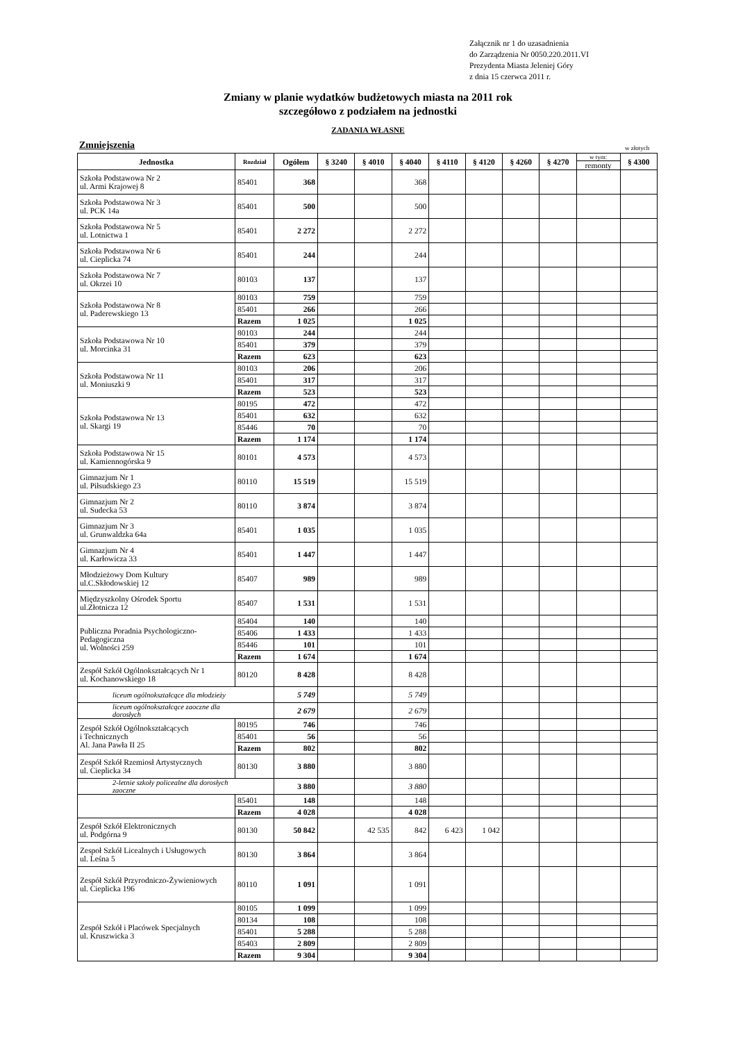Załącznik nr 1 do uzasadnienia
do Zarządzenia Nr 0050.220.2011.VI
Prezydenta Miasta Jeleniej Góry
z dnia 15 czerwca 2011 r.
Zmiany w planie wydatków budżetowych miasta na 2011 rok
szczegółowo z podziałem na jednostki
ZADANIA WŁASNE
Zmniejszenia w złotych
| Jednostka | Rozdział | Ogółem | § 3240 | § 4010 | § 4040 | § 4110 | § 4120 | § 4260 | § 4270 | w tym: | § 4300 |
| | | | | | | | | | | remonty | |
| Szkoła Podstawowa Nr 2 ul. Armi Krajowej 8 | 85401 | 368 | | | 368 | | | | | | |
| Szkoła Podstawowa Nr 3 ul. PCK 14a | 85401 | 500 | | | 500 | | | | | | |
| Szkoła Podstawowa Nr 5 ul. Lotnictwa 1 | 85401 | 2 272 | | | 2 272 | | | | | | |
| Szkoła Podstawowa Nr 6 ul. Cieplicka 74 | 85401 | 244 | | | 244 | | | | | | |
| Szkoła Podstawowa Nr 7 ul. Okrzei 10 | 80103 | 137 | | | 137 | | | | | | |
| Szkoła Podstawowa Nr 8 ul. Paderewskiego 13 | 80103 | 759 | | | 759 | | | | | | |
| | 85401 | 266 | | | 266 | | | | | | |
| | Razem | 1 025 | | | 1 025 | | | | | | |
| Szkoła Podstawowa Nr 10 ul. Morcinka 31 | 80103 | 244 | | | 244 | | | | | | |
| | 85401 | 379 | | | 379 | | | | | | |
| | Razem | 623 | | | 623 | | | | | | |
| Szkoła Podstawowa Nr 11 ul. Moniuszki 9 | 80103 | 206 | | | 206 | | | | | | |
| | 85401 | 317 | | | 317 | | | | | | |
| | Razem | 523 | | | 523 | | | | | | |
| Szkoła Podstawowa Nr 13 ul. Skargi 19 | 80195 | 472 | | | 472 | | | | | | |
| | 85401 | 632 | | | 632 | | | | | | |
| | 85446 | 70 | | | 70 | | | | | | |
| | Razem | 1 174 | | | 1 174 | | | | | | |
| Szkoła Podstawowa Nr 15 ul. Kamiennogórska 9 | 80101 | 4 573 | | | 4 573 | | | | | | |
| Gimnazjum Nr 1 ul. Piłsudskiego 23 | 80110 | 15 519 | | | 15 519 | | | | | | |
| Gimnazjum Nr 2 ul. Sudecka 53 | 80110 | 3 874 | | | 3 874 | | | | | | |
| Gimnazjum Nr 3 ul. Grunwaldzka 64a | 85401 | 1 035 | | | 1 035 | | | | | | |
| Gimnazjum Nr 4 ul. Karłowicza 33 | 85401 | 1 447 | | | 1 447 | | | | | | |
| Młodzieżowy Dom Kultury ul.C.Skłodowskiej 12 | 85407 | 989 | | | 989 | | | | | | |
| Międzyszkolny Ośrodek Sportu ul.Złotnicza 12 | 85407 | 1 531 | | | 1 531 | | | | | | |
| Publiczna Poradnia Psychologiczno- Pedagogiczna ul. Wolności 259 | 85404 | 140 | | | 140 | | | | | | |
| | 85406 | 1 433 | | | 1 433 | | | | | | |
| | 85446 | 101 | | | 101 | | | | | | |
| | Razem | 1 674 | | | 1 674 | | | | | | |
| Zespół Szkół Ogólnokształcących Nr 1 ul. Kochanowskiego 18 | 80120 | 8 428 | | | 8 428 | | | | | | |
| liceum ogólnokształcące dla młodzieży | | 5 749 | | | 5 749 | | | | | | |
| liceum ogólnokształcące zaoczne dla dorosłych | | 2 679 | | | 2 679 | | | | | | |
| Zespół Szkół Ogólnokształcących i Technicznych Al. Jana Pawła II 25 | 80195 | 746 | | | 746 | | | | | | |
| | 85401 | 56 | | | 56 | | | | | | |
| | Razem | 802 | | | 802 | | | | | | |
| Zespół Szkół Rzemiosł Artystycznych ul. Cieplicka 34 | 80130 | 3 880 | | | 3 880 | | | | | | |
| 2-letnie szkoły policealne dla dorosłych zaoczne | | 3 880 | | | 3 880 | | | | | | |
| | 85401 | 148 | | | 148 | | | | | | |
| | Razem | 4 028 | | | 4 028 | | | | | | |
| Zespół Szkół Elektronicznych ul. Podgórna 9 | 80130 | 50 842 | | 42 535 | 842 | 6 423 | 1 042 | | | | |
| Zespoł Szkół Licealnych i Usługowych ul. Leśna 5 | 80130 | 3 864 | | | 3 864 | | | | | | |
| Zespół Szkół Przyrodniczo-Żywieniowych ul. Cieplicka 196 | 80110 | 1 091 | | | 1 091 | | | | | | |
| Zespół Szkół i Placówek Specjalnych ul. Kruszwicka 3 | 80105 | 1 099 | | | 1 099 | | | | | | |
| | 80134 | 108 | | | 108 | | | | | | |
| | 85401 | 5 288 | | | 5 288 | | | | | | |
| | 85403 | 2 809 | | | 2 809 | | | | | | |
| | Razem | 9 304 | | | 9 304 | | | | | | |